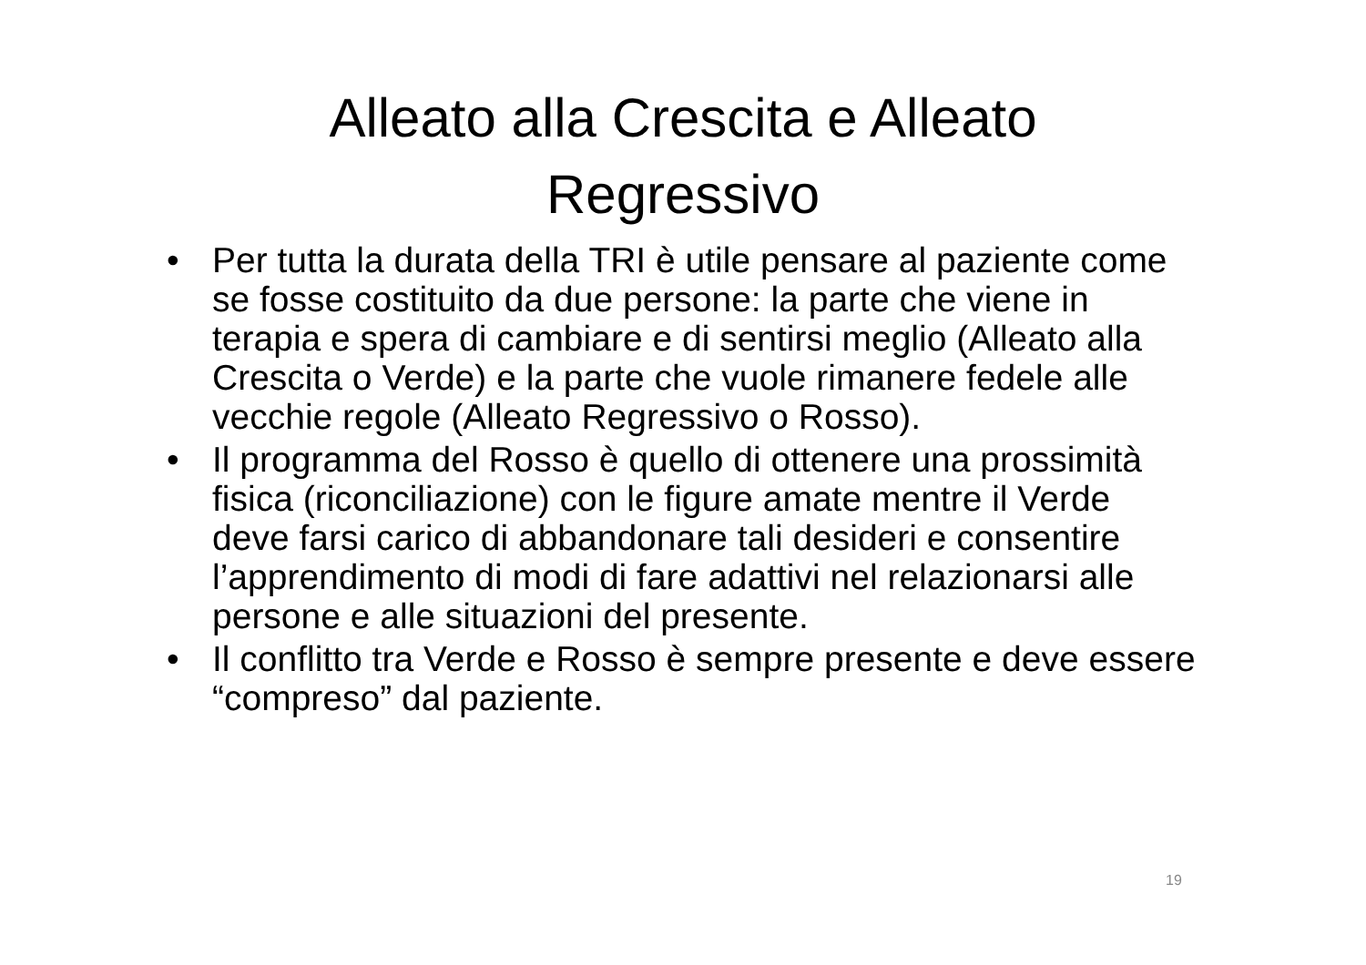Alleato alla Crescita e Alleato
Regressivo
• Per tutta la durata della TRI è utile pensare al paziente come se fosse costituito da due persone: la parte che viene in terapia e spera di cambiare e di sentirsi meglio (Alleato alla Crescita o Verde) e la parte che vuole rimanere fedele alle vecchie regole (Alleato Regressivo o Rosso).
• Il programma del Rosso è quello di ottenere una prossimità fisica (riconciliazione) con le figure amate mentre il Verde deve farsi carico di abbandonare tali desideri e consentire l’apprendimento di modi di fare adattivi nel relazionarsi alle persone e alle situazioni del presente.
• Il conflitto tra Verde e Rosso è sempre presente e deve essere “compreso” dal paziente.
19